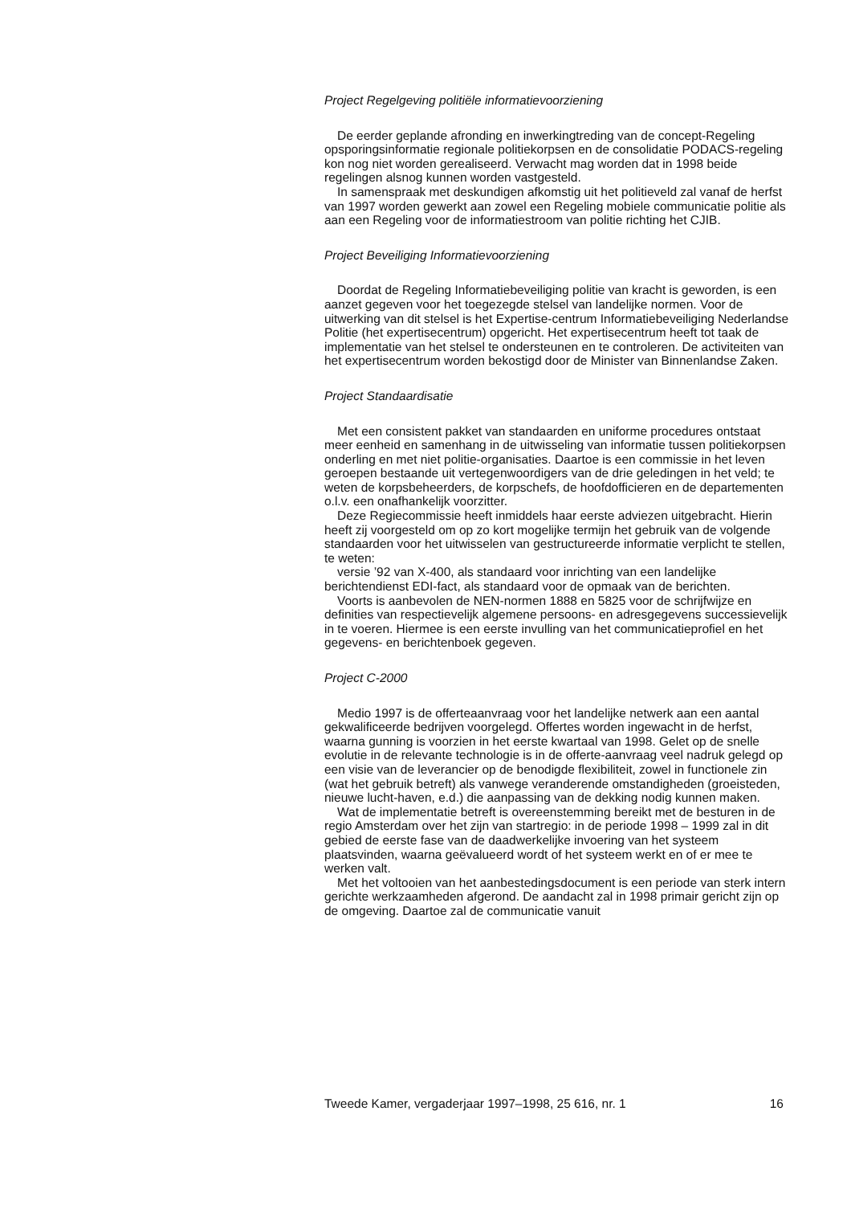Project Regelgeving politiële informatievoorziening
De eerder geplande afronding en inwerkingtreding van de concept-Regeling opsporingsinformatie regionale politiekorpsen en de consolidatie PODACS-regeling kon nog niet worden gerealiseerd. Verwacht mag worden dat in 1998 beide regelingen alsnog kunnen worden vastgesteld.
In samenspraak met deskundigen afkomstig uit het politieveld zal vanaf de herfst van 1997 worden gewerkt aan zowel een Regeling mobiele communicatie politie als aan een Regeling voor de informatiestroom van politie richting het CJIB.
Project Beveiliging Informatievoorziening
Doordat de Regeling Informatiebeveiliging politie van kracht is geworden, is een aanzet gegeven voor het toegezegde stelsel van landelijke normen. Voor de uitwerking van dit stelsel is het Expertise-centrum Informatiebeveiliging Nederlandse Politie (het expertisecentrum) opgericht. Het expertisecentrum heeft tot taak de implementatie van het stelsel te ondersteunen en te controleren. De activiteiten van het expertisecentrum worden bekostigd door de Minister van Binnenlandse Zaken.
Project Standaardisatie
Met een consistent pakket van standaarden en uniforme procedures ontstaat meer eenheid en samenhang in de uitwisseling van informatie tussen politiekorpsen onderling en met niet politie-organisaties. Daartoe is een commissie in het leven geroepen bestaande uit vertegenwoordigers van de drie geledingen in het veld; te weten de korpsbeheerders, de korpschefs, de hoofdofficieren en de departementen o.l.v. een onafhankelijk voorzitter.
Deze Regiecommissie heeft inmiddels haar eerste adviezen uitgebracht. Hierin heeft zij voorgesteld om op zo kort mogelijke termijn het gebruik van de volgende standaarden voor het uitwisselen van gestructureerde informatie verplicht te stellen, te weten:
versie ’92 van X-400, als standaard voor inrichting van een landelijke berichtendienst EDI-fact, als standaard voor de opmaak van de berichten.
Voorts is aanbevolen de NEN-normen 1888 en 5825 voor de schrijfwijze en definities van respectievelijk algemene persoons- en adresgegevens successievelijk in te voeren. Hiermee is een eerste invulling van het communicatieprofiel en het gegevens- en berichtenboek gegeven.
Project C-2000
Medio 1997 is de offerteaanvraag voor het landelijke netwerk aan een aantal gekwalificeerde bedrijven voorgelegd. Offertes worden ingewacht in de herfst, waarna gunning is voorzien in het eerste kwartaal van 1998. Gelet op de snelle evolutie in de relevante technologie is in de offerte-aanvraag veel nadruk gelegd op een visie van de leverancier op de benodigde flexibiliteit, zowel in functionele zin (wat het gebruik betreft) als vanwege veranderende omstandigheden (groeisteden, nieuwe lucht-haven, e.d.) die aanpassing van de dekking nodig kunnen maken.
Wat de implementatie betreft is overeenstemming bereikt met de besturen in de regio Amsterdam over het zijn van startregio: in de periode 1998 – 1999 zal in dit gebied de eerste fase van de daadwerkelijke invoering van het systeem plaatsvinden, waarna geëvalueerd wordt of het systeem werkt en of er mee te werken valt.
Met het voltooien van het aanbestedingsdocument is een periode van sterk intern gerichte werkzaamheden afgerond. De aandacht zal in 1998 primair gericht zijn op de omgeving. Daartoe zal de communicatie vanuit
Tweede Kamer, vergaderjaar 1997–1998, 25 616, nr. 1 16